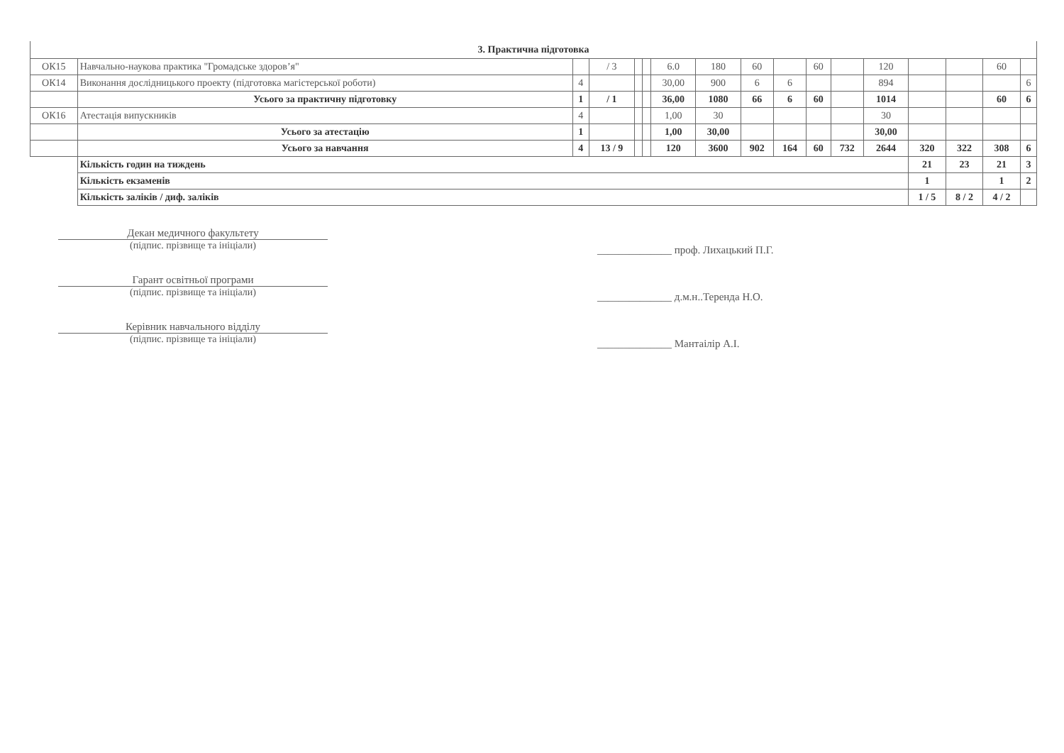| 3. Практична підготовка | | | | | | | | | | | | | | | | |
| ОК15 | Навчально-наукова практика "Громадське здоров’я" | | / 3 | | | 6.0 | 180 | 60 | | 60 | | 120 | | | 60 | |
| ОК14 | Виконання дослідницького проекту (підготовка магістерської роботи) | 4 | | | | 30,00 | 900 | 6 | 6 | | | 894 | | | | 6 |
| | Усього за практичну підготовку | 1 | / 1 | | | 36,00 | 1080 | 66 | 6 | 60 | | 1014 | | | 60 | 6 |
| ОК16 | Атестація випускників | 4 | | | | 1,00 | 30 | | | | | 30 | | | | |
| | Усього за атестацію | 1 | | | | 1,00 | 30,00 | | | | | 30,00 | | | | |
| | Усього за навчання | 4 | 13 / 9 | | | 120 | 3600 | 902 | 164 | 60 | 732 | 2644 | 320 | 322 | 308 | 6 |
| | Кількість годин на тиждень | | | | | | | | | | | | 21 | 23 | 21 | 3 |
| | Кількість екзаменів | | | | | | | | | | | | 1 | | 1 | 2 |
| | Кількість заліків / диф. заліків | | | | | | | | | | | | 1 / 5 | 8 / 2 | 4 / 2 | |
Декан медичного факультету
(підпис. прізвище та ініціали)
Гарант освітньої програми
(підпис. прізвище та ініціали)
Керівник навчального відділу
(підпис. прізвище та ініціали)
______________ проф. Лихацький П.Г.
______________ д.м.н..Теренда Н.О.
______________ Мантаілір А.І.